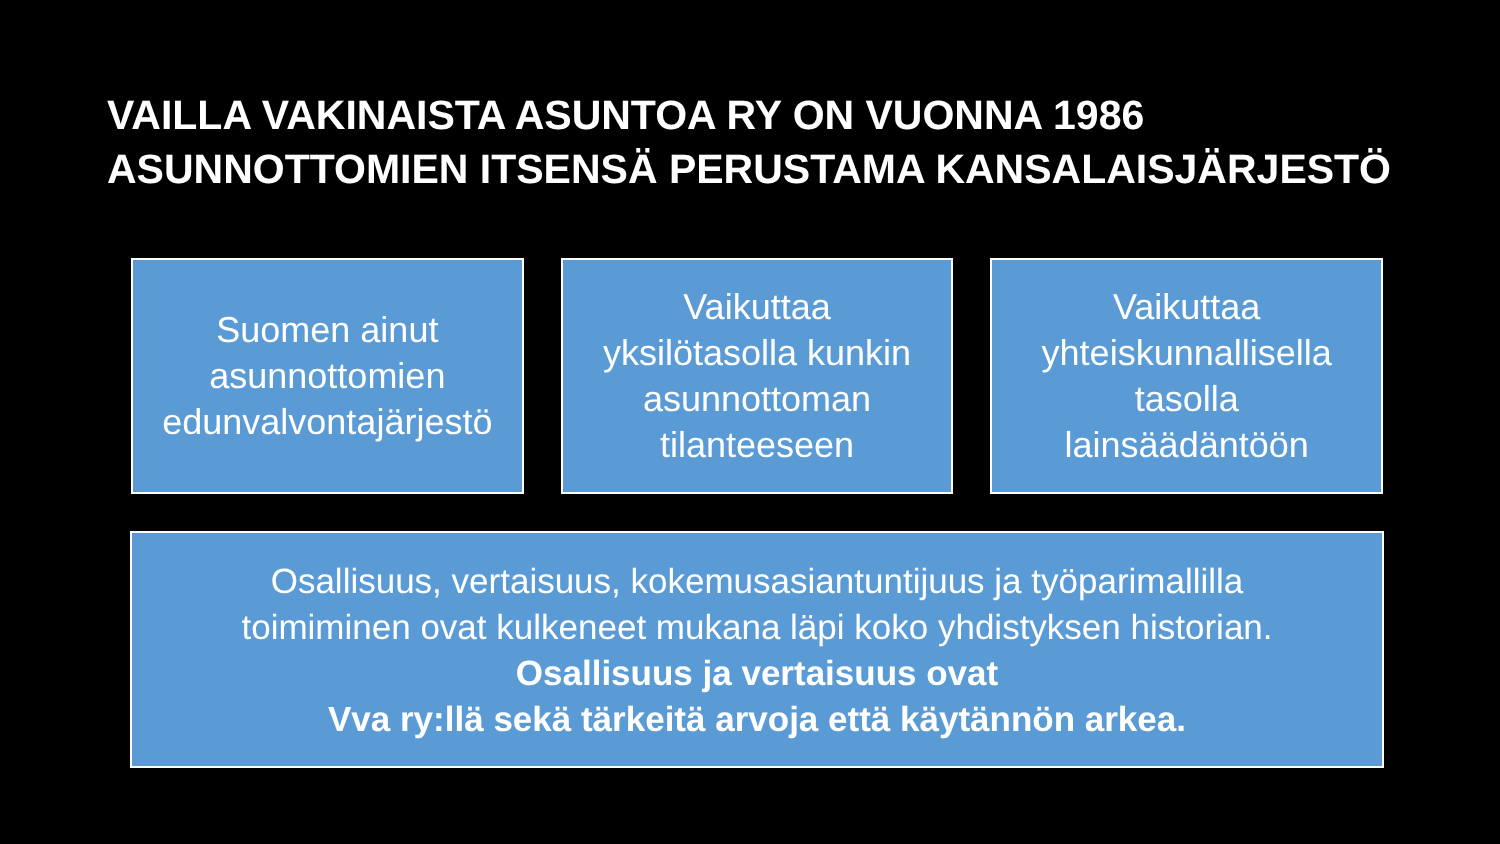VAILLA VAKINAISTA ASUNTOA RY ON VUONNA 1986
ASUNNOTTOMIEN ITSENSÄ PERUSTAMA KANSALAISJÄRJESTÖ
Suomen ainut
asunnottomien
edunvalvontajärjestö
Vaikuttaa
yksilötasolla kunkin
asunnottoman
tilanteeseen
Vaikuttaa
yhteiskunnallisella
tasolla
lainsäädäntöön
Osallisuus, vertaisuus, kokemusasiantuntijuus ja työparimallilla
toimiminen ovat kulkeneet mukana läpi koko yhdistyksen historian.
Osallisuus ja vertaisuus ovat
Vva ry:llä sekä tärkeitä arvoja että käytännön arkea.